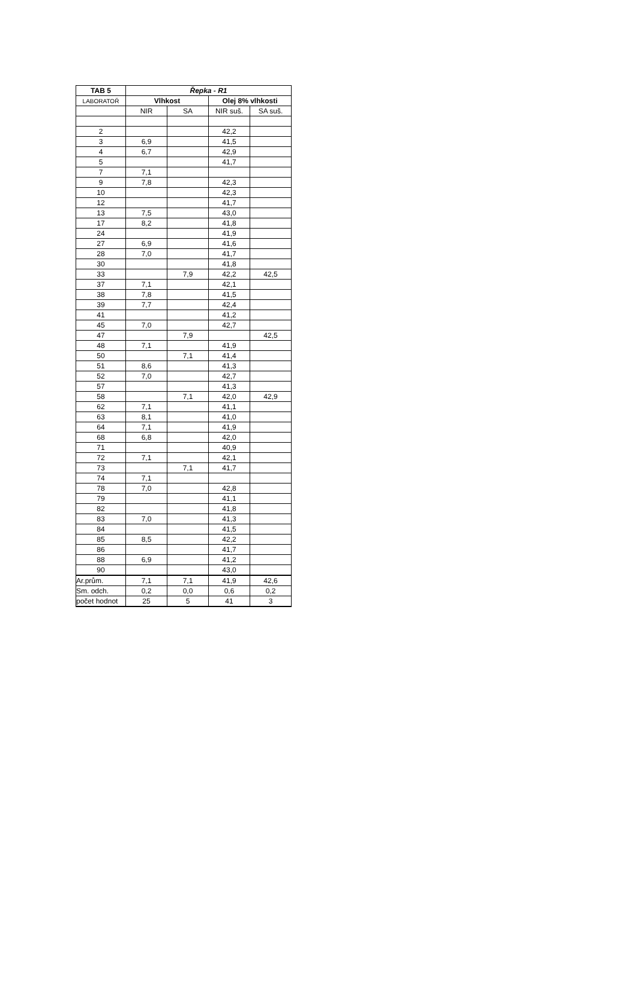| TAB 5 | Řepka - R1 | | | |
| --- | --- | --- | --- | --- |
| LABORATOŘ | Vlhkost | | Olej 8% vlhkosti | |
| | NIR | SA | NIR suš. | SA suš. |
| 2 | | | 42,2 | |
| 3 | 6,9 | | 41,5 | |
| 4 | 6,7 | | 42,9 | |
| 5 | | | 41,7 | |
| 7 | 7,1 | | | |
| 9 | 7,8 | | 42,3 | |
| 10 | | | 42,3 | |
| 12 | | | 41,7 | |
| 13 | 7,5 | | 43,0 | |
| 17 | 8,2 | | 41,8 | |
| 24 | | | 41,9 | |
| 27 | 6,9 | | 41,6 | |
| 28 | 7,0 | | 41,7 | |
| 30 | | | 41,8 | |
| 33 | | 7,9 | 42,2 | 42,5 |
| 37 | 7,1 | | 42,1 | |
| 38 | 7,8 | | 41,5 | |
| 39 | 7,7 | | 42,4 | |
| 41 | | | 41,2 | |
| 45 | 7,0 | | 42,7 | |
| 47 | | 7,9 | | 42,5 |
| 48 | 7,1 | | 41,9 | |
| 50 | | 7,1 | 41,4 | |
| 51 | 8,6 | | 41,3 | |
| 52 | 7,0 | | 42,7 | |
| 57 | | | 41,3 | |
| 58 | | 7,1 | 42,0 | 42,9 |
| 62 | 7,1 | | 41,1 | |
| 63 | 8,1 | | 41,0 | |
| 64 | 7,1 | | 41,9 | |
| 68 | 6,8 | | 42,0 | |
| 71 | | | 40,9 | |
| 72 | 7,1 | | 42,1 | |
| 73 | | 7,1 | 41,7 | |
| 74 | 7,1 | | | |
| 78 | 7,0 | | 42,8 | |
| 79 | | | 41,1 | |
| 82 | | | 41,8 | |
| 83 | 7,0 | | 41,3 | |
| 84 | | | 41,5 | |
| 85 | 8,5 | | 42,2 | |
| 86 | | | 41,7 | |
| 88 | 6,9 | | 41,2 | |
| 90 | | | 43,0 | |
| Ar.prům. | 7,1 | 7,1 | 41,9 | 42,6 |
| Sm. odch. | 0,2 | 0,0 | 0,6 | 0,2 |
| počet hodnot | 25 | 5 | 41 | 3 |